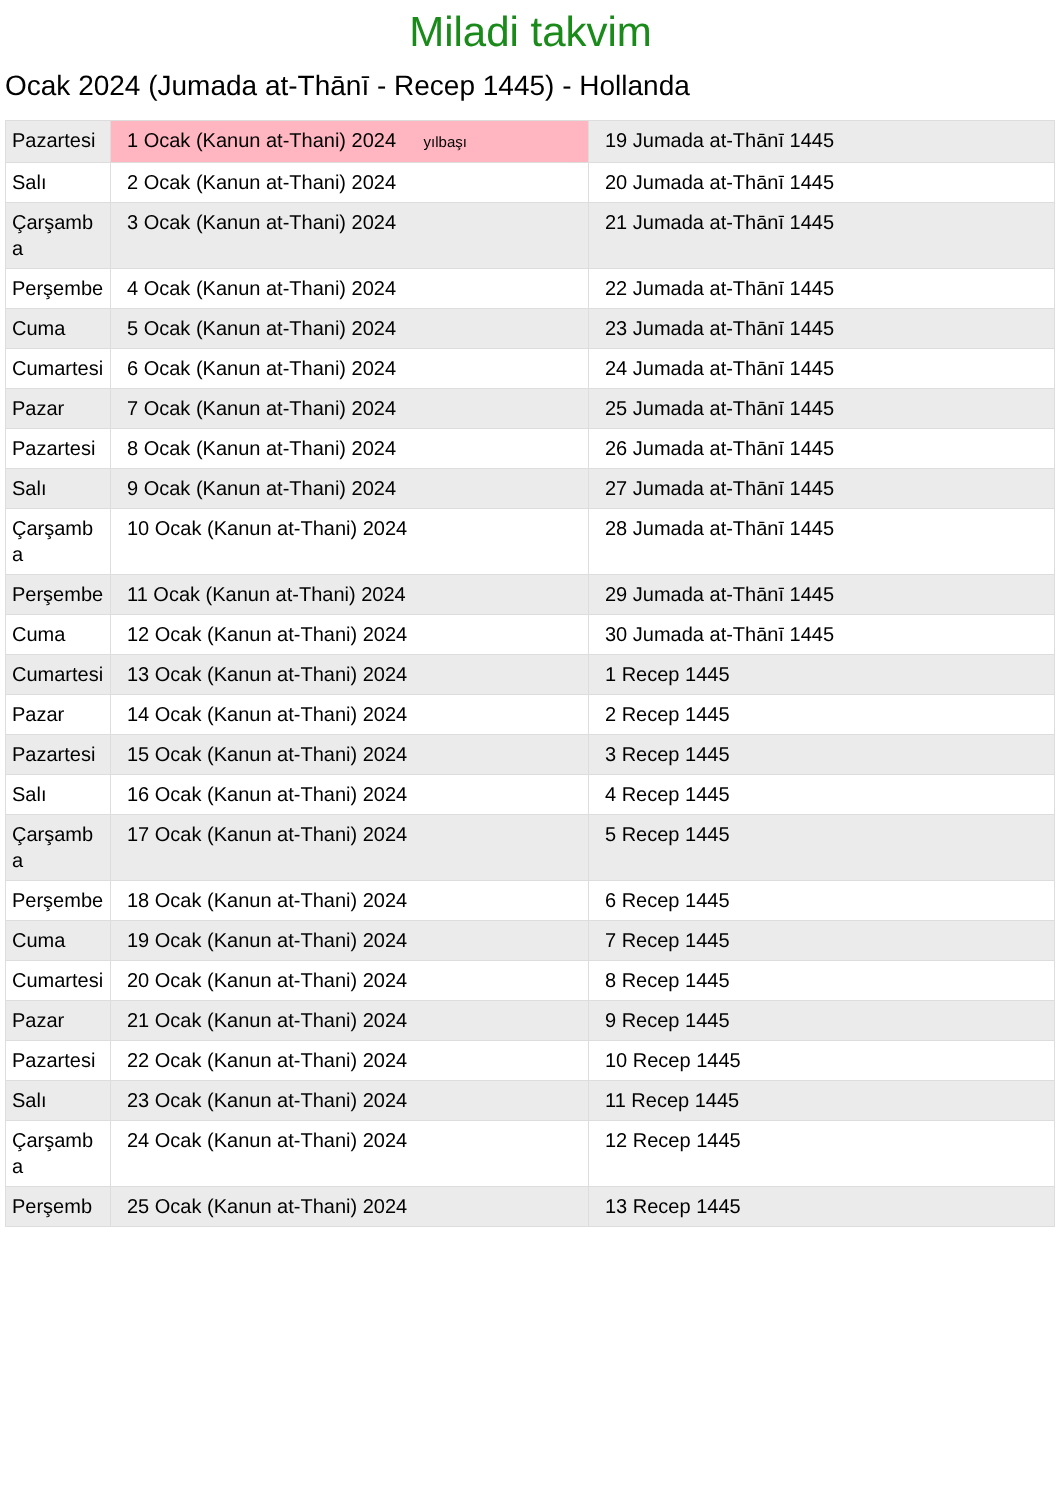Miladi takvim
Ocak 2024 (Jumada at-Thānī - Recep 1445) - Hollanda
| Pazartesi | 1 Ocak (Kanun at-Thani) 2024 yılbaşı | 19 Jumada at-Thānī 1445 |
| Salı | 2 Ocak (Kanun at-Thani) 2024 | 20 Jumada at-Thānī 1445 |
| Çarşamba | 3 Ocak (Kanun at-Thani) 2024 | 21 Jumada at-Thānī 1445 |
| Perşembe | 4 Ocak (Kanun at-Thani) 2024 | 22 Jumada at-Thānī 1445 |
| Cuma | 5 Ocak (Kanun at-Thani) 2024 | 23 Jumada at-Thānī 1445 |
| Cumartesi | 6 Ocak (Kanun at-Thani) 2024 | 24 Jumada at-Thānī 1445 |
| Pazar | 7 Ocak (Kanun at-Thani) 2024 | 25 Jumada at-Thānī 1445 |
| Pazartesi | 8 Ocak (Kanun at-Thani) 2024 | 26 Jumada at-Thānī 1445 |
| Salı | 9 Ocak (Kanun at-Thani) 2024 | 27 Jumada at-Thānī 1445 |
| Çarşamba | 10 Ocak (Kanun at-Thani) 2024 | 28 Jumada at-Thānī 1445 |
| Perşembe | 11 Ocak (Kanun at-Thani) 2024 | 29 Jumada at-Thānī 1445 |
| Cuma | 12 Ocak (Kanun at-Thani) 2024 | 30 Jumada at-Thānī 1445 |
| Cumartesi | 13 Ocak (Kanun at-Thani) 2024 | 1 Recep 1445 |
| Pazar | 14 Ocak (Kanun at-Thani) 2024 | 2 Recep 1445 |
| Pazartesi | 15 Ocak (Kanun at-Thani) 2024 | 3 Recep 1445 |
| Salı | 16 Ocak (Kanun at-Thani) 2024 | 4 Recep 1445 |
| Çarşamba | 17 Ocak (Kanun at-Thani) 2024 | 5 Recep 1445 |
| Perşembe | 18 Ocak (Kanun at-Thani) 2024 | 6 Recep 1445 |
| Cuma | 19 Ocak (Kanun at-Thani) 2024 | 7 Recep 1445 |
| Cumartesi | 20 Ocak (Kanun at-Thani) 2024 | 8 Recep 1445 |
| Pazar | 21 Ocak (Kanun at-Thani) 2024 | 9 Recep 1445 |
| Pazartesi | 22 Ocak (Kanun at-Thani) 2024 | 10 Recep 1445 |
| Salı | 23 Ocak (Kanun at-Thani) 2024 | 11 Recep 1445 |
| Çarşamba | 24 Ocak (Kanun at-Thani) 2024 | 12 Recep 1445 |
| Perşemb | 25 Ocak (Kanun at-Thani) 2024 | 13 Recep 1445 |